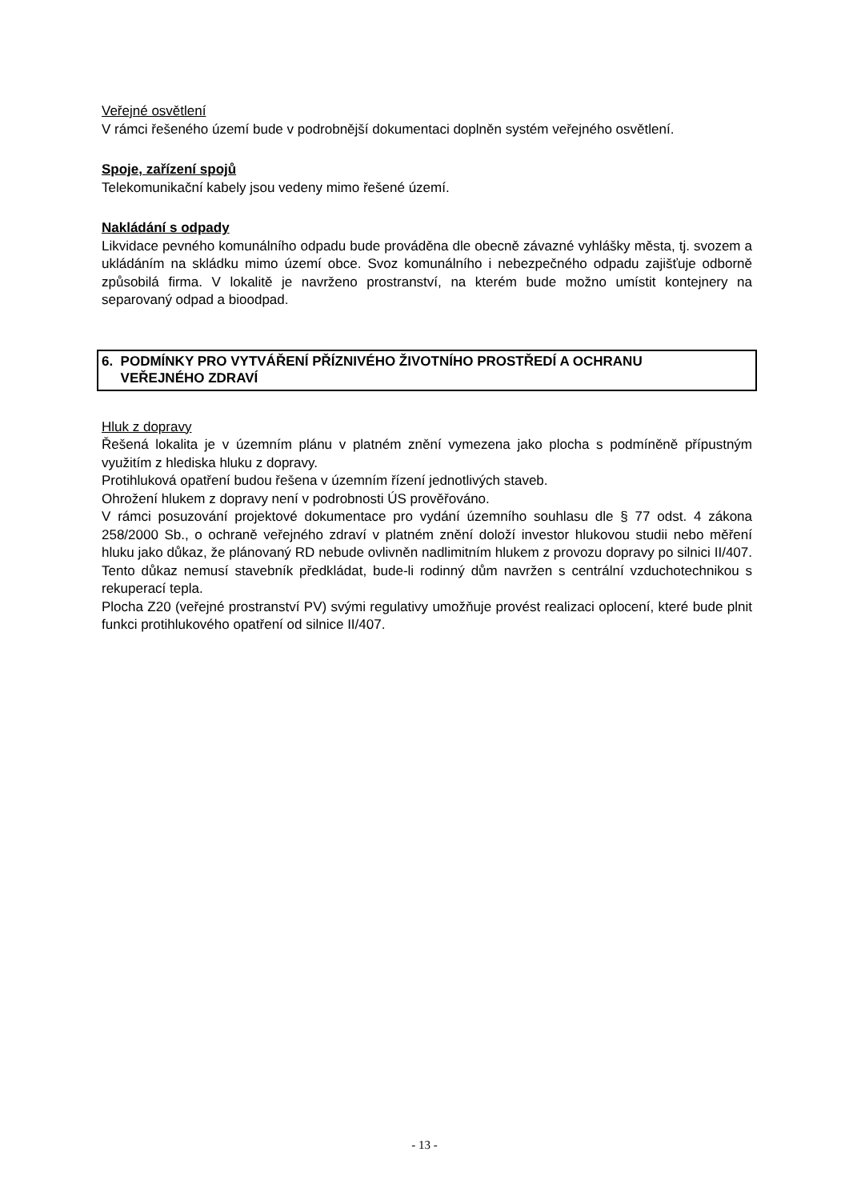Veřejné osvětlení
V rámci řešeného území bude v podrobnější dokumentaci doplněn systém veřejného osvětlení.
Spoje, zařízení spojů
Telekomunikační kabely jsou vedeny mimo řešené území.
Nakládání s odpady
Likvidace pevného komunálního odpadu bude prováděna dle obecně závazné vyhlášky města, tj. svozem a ukládáním na skládku mimo území obce. Svoz komunálního i nebezpečného odpadu zajišťuje odborně způsobilá firma. V lokalitě je navrženo prostranství, na kterém bude možno umístit kontejnery na separovaný odpad a bioodpad.
6. PODMÍNKY PRO VYTVÁŘENÍ PŘÍZNIVÉHO ŽIVOTNÍHO PROSTŘEDÍ A OCHRANU
VEŘEJNÉHO ZDRAVÍ
Hluk z dopravy
Řešená lokalita je v územním plánu v platném znění vymezena jako plocha s podmíněně přípustným využitím z hlediska hluku z dopravy.
Protihluková opatření budou řešena v územním řízení jednotlivých staveb.
Ohrožení hlukem z dopravy není v podrobnosti ÚS prověřováno.
V rámci posuzování projektové dokumentace pro vydání územního souhlasu dle § 77 odst. 4 zákona 258/2000 Sb., o ochraně veřejného zdraví v platném znění doloží investor hlukovou studii nebo měření hluku jako důkaz, že plánovaný RD nebude ovlivněn nadlimitním hlukem z provozu dopravy po silnici II/407. Tento důkaz nemusí stavebník předkládat, bude-li rodinný dům navržen s centrální vzduchotechnikou s rekuperací tepla.
Plocha Z20 (veřejné prostranství PV) svými regulativy umožňuje provést realizaci oplocení, které bude plnit funkci protihlukového opatření od silnice II/407.
- 13 -